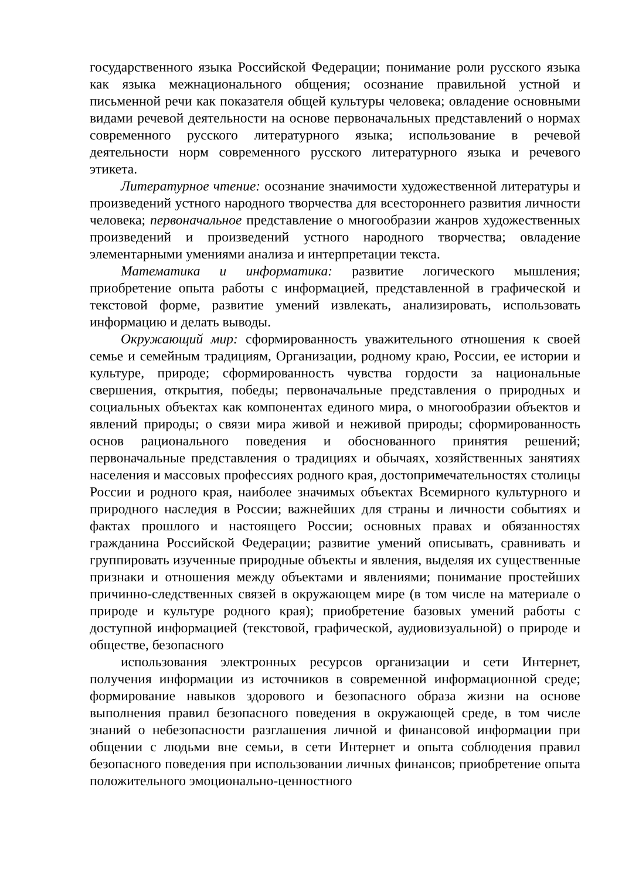государственного языка Российской Федерации; понимание роли русского языка как языка межнационального общения; осознание правильной устной и письменной речи как показателя общей культуры человека; овладение основными видами речевой деятельности на основе первоначальных представлений о нормах современного русского литературного языка; использование в речевой деятельности норм современного русского литературного языка и речевого этикета.
Литературное чтение: осознание значимости художественной литературы и произведений устного народного творчества для всестороннего развития личности человека; первоначальное представление о многообразии жанров художественных произведений и произведений устного народного творчества; овладение элементарными умениями анализа и интерпретации текста.
Математика и информатика: развитие логического мышления; приобретение опыта работы с информацией, представленной в графической и текстовой форме, развитие умений извлекать, анализировать, использовать информацию и делать выводы.
Окружающий мир: сформированность уважительного отношения к своей семье и семейным традициям, Организации, родному краю, России, ее истории и культуре, природе; сформированность чувства гордости за национальные свершения, открытия, победы; первоначальные представления о природных и социальных объектах как компонентах единого мира, о многообразии объектов и явлений природы; о связи мира живой и неживой природы; сформированность основ рационального поведения и обоснованного принятия решений; первоначальные представления о традициях и обычаях, хозяйственных занятиях населения и массовых профессиях родного края, достопримечательностях столицы России и родного края, наиболее значимых объектах Всемирного культурного и природного наследия в России; важнейших для страны и личности событиях и фактах прошлого и настоящего России; основных правах и обязанностях гражданина Российской Федерации; развитие умений описывать, сравнивать и группировать изученные природные объекты и явления, выделяя их существенные признаки и отношения между объектами и явлениями; понимание простейших причинно-следственных связей в окружающем мире (в том числе на материале о природе и культуре родного края); приобретение базовых умений работы с доступной информацией (текстовой, графической, аудиовизуальной) о природе и обществе, безопасного
использования электронных ресурсов организации и сети Интернет, получения информации из источников в современной информационной среде; формирование навыков здорового и безопасного образа жизни на основе выполнения правил безопасного поведения в окружающей среде, в том числе знаний о небезопасности разглашения личной и финансовой информации при общении с людьми вне семьи, в сети Интернет и опыта соблюдения правил безопасного поведения при использовании личных финансов; приобретение опыта положительного эмоционально-ценностного